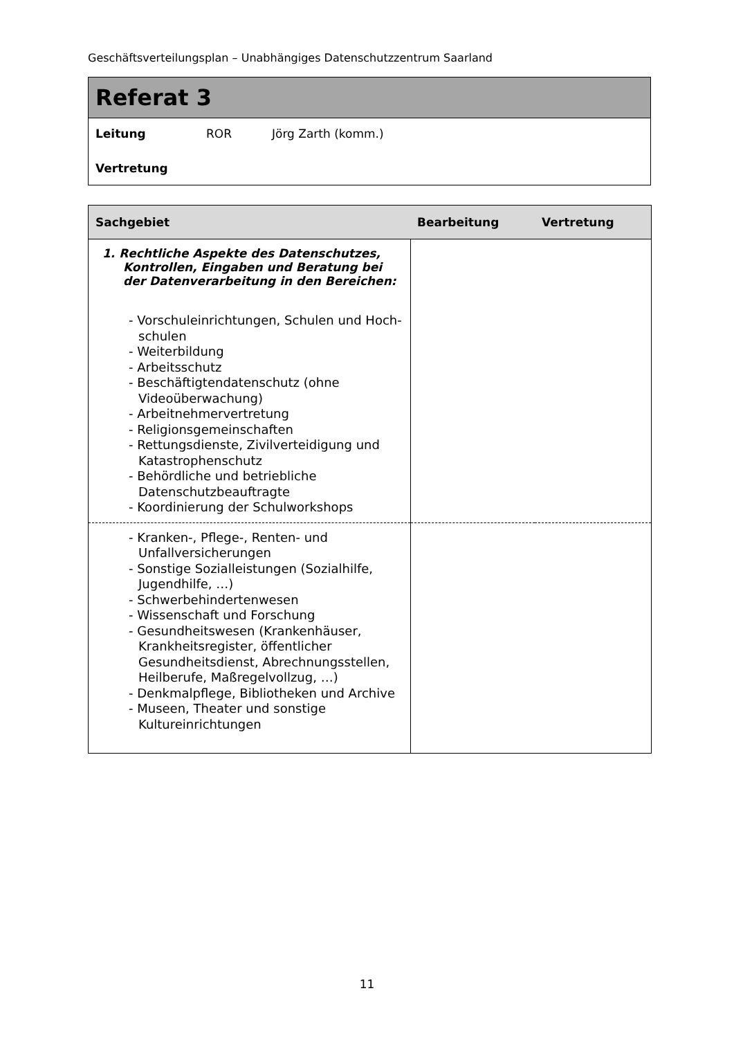Geschäftsverteilungsplan – Unabhängiges Datenschutzzentrum Saarland
Referat 3
Leitung ROR Jörg Zarth (komm.)
Vertretung
| Sachgebiet | Bearbeitung | Vertretung |
| --- | --- | --- |
| 1. Rechtliche Aspekte des Datenschutzes, Kontrollen, Eingaben und Beratung bei der Datenverarbeitung in den Bereichen: - Vorschuleinrichtungen, Schulen und Hoch-schulen - Weiterbildung - Arbeitsschutz - Beschäftigtendatenschutz (ohne Videoüberwachung) - Arbeitnehmervertretung - Religionsgemeinschaften - Rettungsdienste, Zivilverteidigung und Katastrophenschutz - Behördliche und betriebliche Datenschutzbeauftragte - Koordinierung der Schulworkshops | | |
| - Kranken-, Pflege-, Renten- und Unfallversicherungen - Sonstige Sozialleistungen (Sozialhilfe, Jugendhilfe, …) - Schwerbehindertenwesen - Wissenschaft und Forschung - Gesundheitswesen (Krankenhäuser, Krankheitsregister, öffentlicher Gesundheitsdienst, Abrechnungsstellen, Heilberufe, Maßregelvollzug, …) - Denkmalpflege, Bibliotheken und Archive - Museen, Theater und sonstige Kultureinrichtungen | | |
11